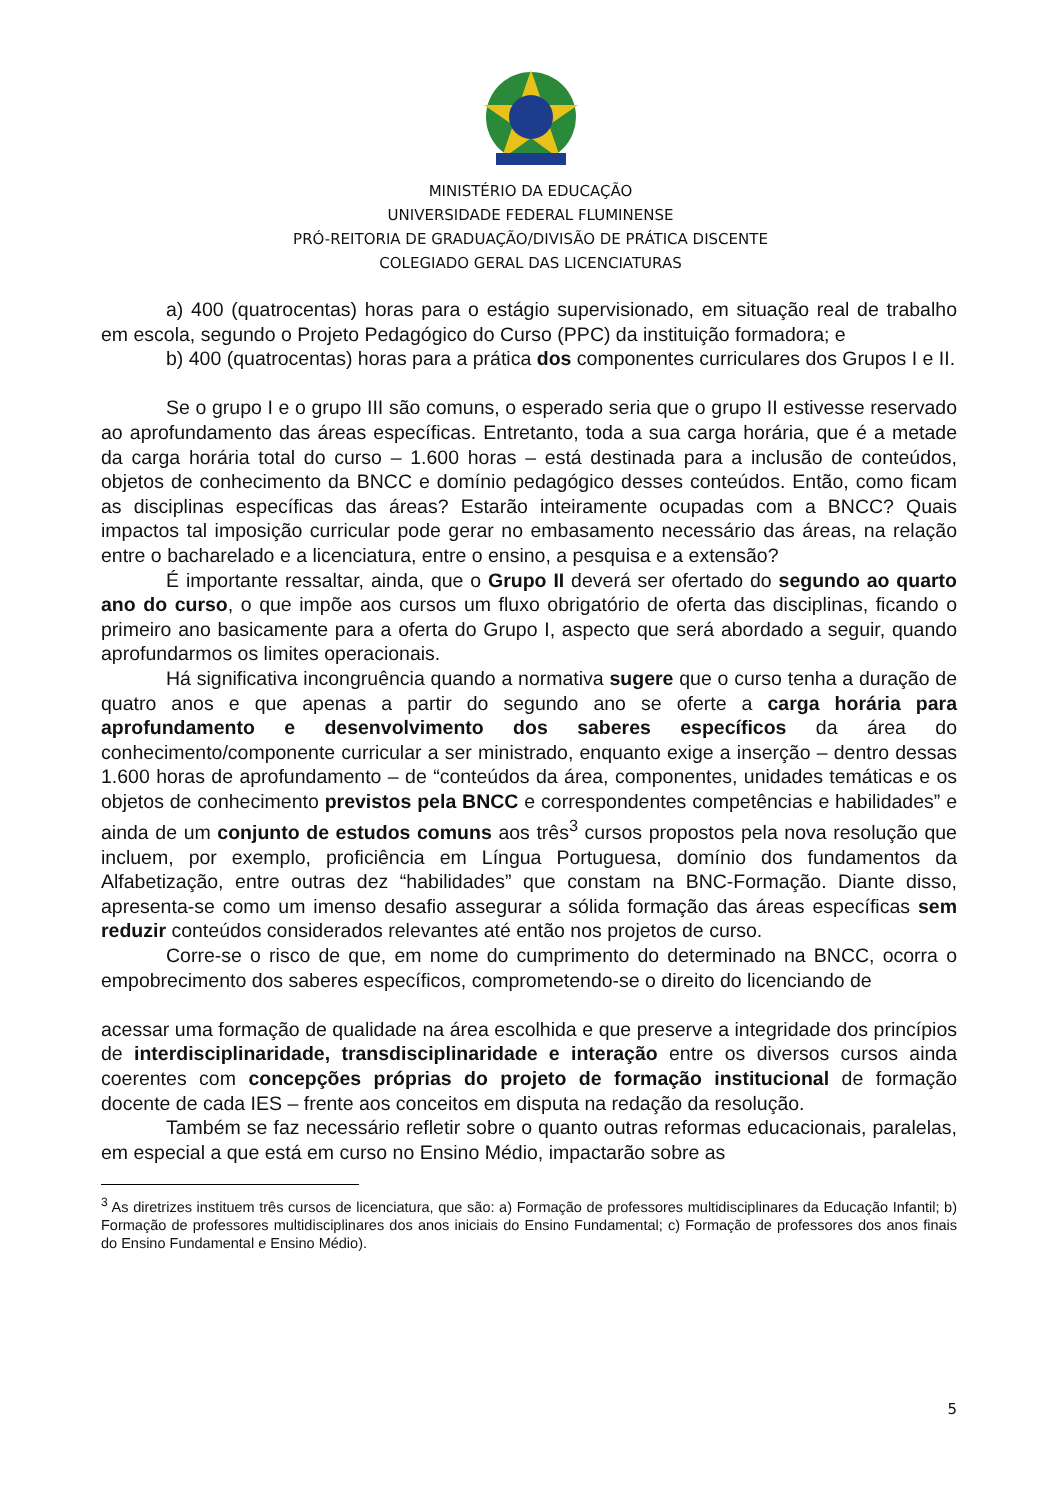MINISTÉRIO DA EDUCAÇÃO
UNIVERSIDADE FEDERAL FLUMINENSE
PRÓ-REITORIA DE GRADUAÇÃO/DIVISÃO DE PRÁTICA DISCENTE
COLEGIADO GERAL DAS LICENCIATURAS
a) 400 (quatrocentas) horas para o estágio supervisionado, em situação real de trabalho em escola, segundo o Projeto Pedagógico do Curso (PPC) da instituição formadora; e
b) 400 (quatrocentas) horas para a prática dos componentes curriculares dos Grupos I e II.
Se o grupo I e o grupo III são comuns, o esperado seria que o grupo II estivesse reservado ao aprofundamento das áreas específicas. Entretanto, toda a sua carga horária, que é a metade da carga horária total do curso – 1.600 horas – está destinada para a inclusão de conteúdos, objetos de conhecimento da BNCC e domínio pedagógico desses conteúdos. Então, como ficam as disciplinas específicas das áreas? Estarão inteiramente ocupadas com a BNCC? Quais impactos tal imposição curricular pode gerar no embasamento necessário das áreas, na relação entre o bacharelado e a licenciatura, entre o ensino, a pesquisa e a extensão?
É importante ressaltar, ainda, que o Grupo II deverá ser ofertado do segundo ao quarto ano do curso, o que impõe aos cursos um fluxo obrigatório de oferta das disciplinas, ficando o primeiro ano basicamente para a oferta do Grupo I, aspecto que será abordado a seguir, quando aprofundarmos os limites operacionais.
Há significativa incongruência quando a normativa sugere que o curso tenha a duração de quatro anos e que apenas a partir do segundo ano se oferte a carga horária para aprofundamento e desenvolvimento dos saberes específicos da área do conhecimento/componente curricular a ser ministrado, enquanto exige a inserção – dentro dessas 1.600 horas de aprofundamento – de “conteúdos da área, componentes, unidades temáticas e os objetos de conhecimento previstos pela BNCC e correspondentes competências e habilidades” e ainda de um conjunto de estudos comuns aos três<sup>3</sup> cursos propostos pela nova resolução que incluem, por exemplo, proficiência em Língua Portuguesa, domínio dos fundamentos da Alfabetização, entre outras dez “habilidades” que constam na BNC-Formação. Diante disso, apresenta-se como um imenso desafio assegurar a sólida formação das áreas específicas sem reduzir conteúdos considerados relevantes até então nos projetos de curso.
Corre-se o risco de que, em nome do cumprimento do determinado na BNCC, ocorra o empobrecimento dos saberes específicos, comprometendo-se o direito do licenciando de
acessar uma formação de qualidade na área escolhida e que preserve a integridade dos princípios de interdisciplinaridade, transdisciplinaridade e interação entre os diversos cursos ainda coerentes com concepções próprias do projeto de formação institucional de formação docente de cada IES – frente aos conceitos em disputa na redação da resolução.
Também se faz necessário refletir sobre o quanto outras reformas educacionais, paralelas, em especial a que está em curso no Ensino Médio, impactarão sobre as
<sup>3</sup> As diretrizes instituem três cursos de licenciatura, que são: a) Formação de professores multidisciplinares da Educação Infantil; b) Formação de professores multidisciplinares dos anos iniciais do Ensino Fundamental; c) Formação de professores dos anos finais do Ensino Fundamental e Ensino Médio).
5